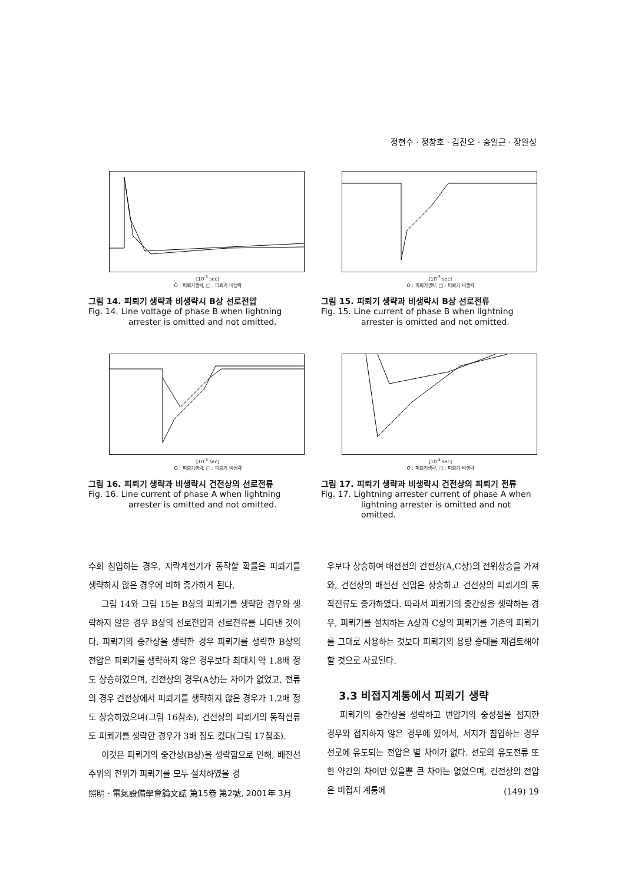정현수 · 정창호 · 김진오 · 송일근 · 장완성
[10<sup>-3</sup> sec]
O : 피뢰기생략, □ : 피뢰기 비생략
그림 14. 피뢰기 생략과 비생략시 B상 선로전압
Fig. 14. Line voltage of phase B when lightning arrester is omitted and not omitted.
[10<sup>-3</sup> sec]
O : 피뢰기생략, □ : 피뢰기 비생략
그림 15. 피뢰기 생략과 비생략시 B상 선로전류
Fig. 15. Line current of phase B when lightning arrester is omitted and not omitted.
[10<sup>-3</sup> sec]
O : 피뢰기생략, □ : 피뢰기 비생략
그림 16. 피뢰기 생략과 비생략시 건전상의 선로전류
Fig. 16. Line current of phase A when lightning arrester is omitted and not omitted.
[10<sup>-3</sup> sec]
O : 피뢰기생략, □ : 피뢰기 비생략
그림 17. 피뢰기 생략과 비생략시 건전상의 피뢰기 전류
Fig. 17. Lightning arrester current of phase A when lightning arrester is omitted and not omitted.
수회 침입하는 경우, 지락계전기가 동작할 확률은 피뢰기를 생략하지 않은 경우에 비해 증가하게 된다.
그림 14와 그림 15는 B상의 피뢰기를 생략한 경우와 생략하지 않은 경우 B상의 선로전압과 선로전류를 나타낸 것이다. 피뢰기의 중간상을 생략한 경우 피뢰기를 생략한 B상의 전압은 피뢰기를 생략하지 않은 경우보다 최대치 약 1.8배 정도 상승하였으며, 건전상의 경우(A상)는 차이가 없었고, 전류의 경우 건전상에서 피뢰기를 생략하지 않은 경우가 1.2배 정도 상승하였으며(그림 16참조), 건전상의 피뢰기의 동작전류도 피뢰기를 생략한 경우가 3배 정도 컸다(그림 17참조).
이것은 피뢰기의 중간상(B상)을 생략함으로 인해, 배전선 주위의 전위가 피뢰기를 모두 설치하였을 경
우보다 상승하여 배전선의 건전상(A,C상)의 전위상승을 가져와, 건전상의 배전선 전압은 상승하고 건전상의 피뢰기의 동작전류도 증가하였다. 따라서 피뢰기의 중간상을 생략하는 경우, 피뢰기를 설치하는 A상과 C상의 피뢰기를 기존의 피뢰기를 그대로 사용하는 것보다 피뢰기의 용량 증대를 재검토해야 할 것으로 사료된다.
3.3 비접지계통에서 피뢰기 생략
피뢰기의 중간상을 생략하고 변압기의 중성점을 접지한 경우와 접지하지 않은 경우에 있어서, 서지가 침입하는 경우 선로에 유도되는 전압은 별 차이가 없다. 선로의 유도전류 또한 약간의 차이만 있을뿐 큰 차이는 없었으며, 건전상의 전압은 비접지 계통에
照明 · 電氣設備學會論文誌 第15卷 第2號, 2001年 3月 (149) 19